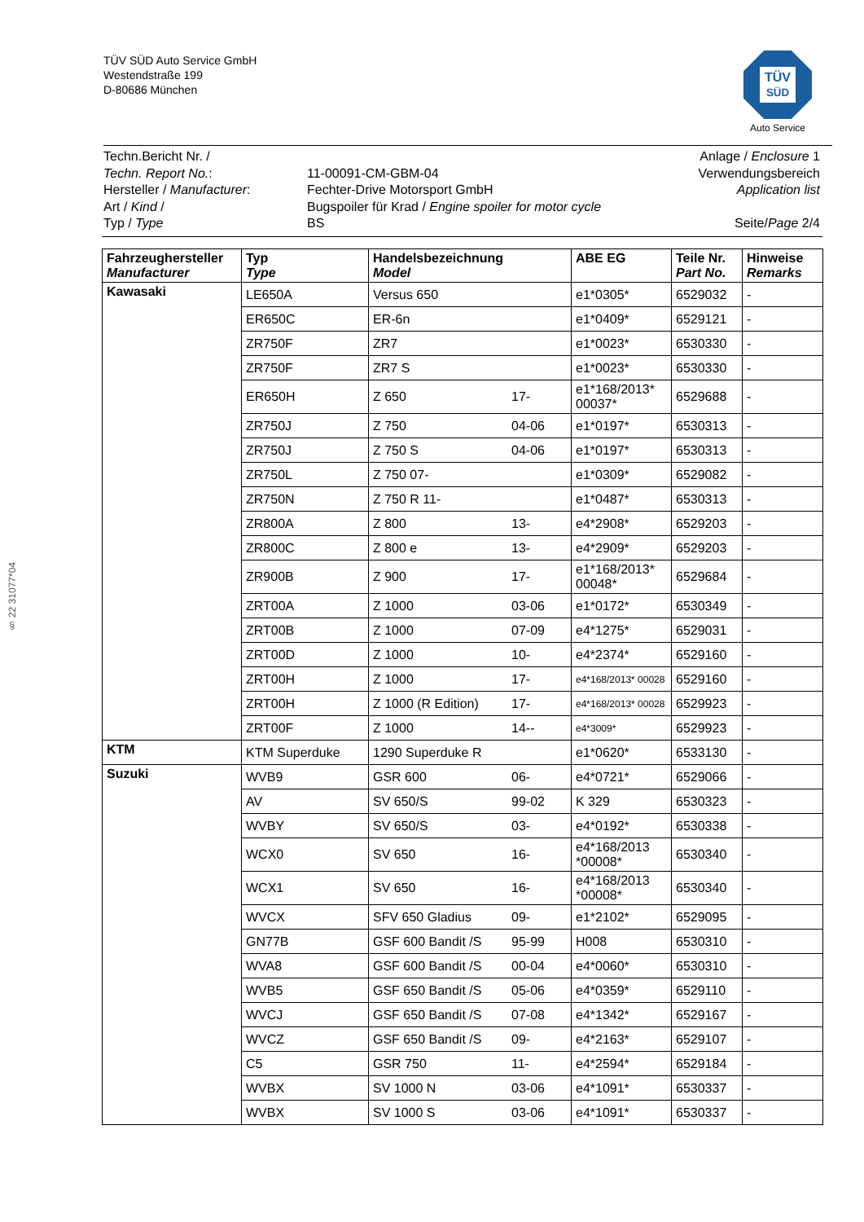TÜV SÜD Auto Service GmbH
Westendstraße 199
D-80686 München
TÜV
SÜD
Auto Service
§ 22 31077*04
| Techn.Bericht Nr. / | | Anlage / Enclosure 1 |
| Techn. Report No. : | 11-00091-CM-GBM-04 | Verwendungsbereich |
| Hersteller / Manufacturer : | Fechter-Drive Motorsport GmbH | Application list |
| Art / Kind / | Bugspoiler für Krad / Engine spoiler for motor cycle | |
| Typ / Type | BS | Seite/ Page 2/4 |
| Fahrzeughersteller Manufacturer | Typ Type | Handelsbezeichnung Model | | ABE EG | Teile Nr. Part No. | Hinweise Remarks |
| --- | --- | --- | --- | --- | --- | --- |
| Kawasaki | LE650A | Versus 650 | | e1*0305* | 6529032 | - |
| | ER650C | ER-6n | | e1*0409* | 6529121 | - |
| | ZR750F | ZR7 | | e1*0023* | 6530330 | - |
| | ZR750F | ZR7 S | | e1*0023* | 6530330 | - |
| | ER650H | Z 650 | 17- | e1*168/2013* 00037* | 6529688 | - |
| | ZR750J | Z 750 | 04-06 | e1*0197* | 6530313 | - |
| | ZR750J | Z 750 S | 04-06 | e1*0197* | 6530313 | - |
| | ZR750L | Z 750 07- | | e1*0309* | 6529082 | - |
| | ZR750N | Z 750 R 11- | | e1*0487* | 6530313 | - |
| | ZR800A | Z 800 | 13- | e4*2908* | 6529203 | - |
| | ZR800C | Z 800 e | 13- | e4*2909* | 6529203 | - |
| | ZR900B | Z 900 | 17- | e1*168/2013* 00048* | 6529684 | - |
| | ZRT00A | Z 1000 | 03-06 | e1*0172* | 6530349 | - |
| | ZRT00B | Z 1000 | 07-09 | e4*1275* | 6529031 | - |
| | ZRT00D | Z 1000 | 10- | e4*2374* | 6529160 | - |
| | ZRT00H | Z 1000 | 17- | e4*168/2013* 00028 | 6529160 | - |
| | ZRT00H | Z 1000 (R Edition) | 17- | e4*168/2013* 00028 | 6529923 | - |
| | ZRT00F | Z 1000 | 14-- | e4*3009* | 6529923 | - |
| KTM | KTM Superduke | 1290 Superduke R | | e1*0620* | 6533130 | - |
| Suzuki | WVB9 | GSR 600 | 06- | e4*0721* | 6529066 | - |
| | AV | SV 650/S | 99-02 | K 329 | 6530323 | - |
| | WVBY | SV 650/S | 03- | e4*0192* | 6530338 | - |
| | WCX0 | SV 650 | 16- | e4*168/2013 *00008* | 6530340 | - |
| | WCX1 | SV 650 | 16- | e4*168/2013 *00008* | 6530340 | - |
| | WVCX | SFV 650 Gladius | 09- | e1*2102* | 6529095 | - |
| | GN77B | GSF 600 Bandit /S | 95-99 | H008 | 6530310 | - |
| | WVA8 | GSF 600 Bandit /S | 00-04 | e4*0060* | 6530310 | - |
| | WVB5 | GSF 650 Bandit /S | 05-06 | e4*0359* | 6529110 | - |
| | WVCJ | GSF 650 Bandit /S | 07-08 | e4*1342* | 6529167 | - |
| | WVCZ | GSF 650 Bandit /S | 09- | e4*2163* | 6529107 | - |
| | C5 | GSR 750 | 11- | e4*2594* | 6529184 | - |
| | WVBX | SV 1000 N | 03-06 | e4*1091* | 6530337 | - |
| | WVBX | SV 1000 S | 03-06 | e4*1091* | 6530337 | - |